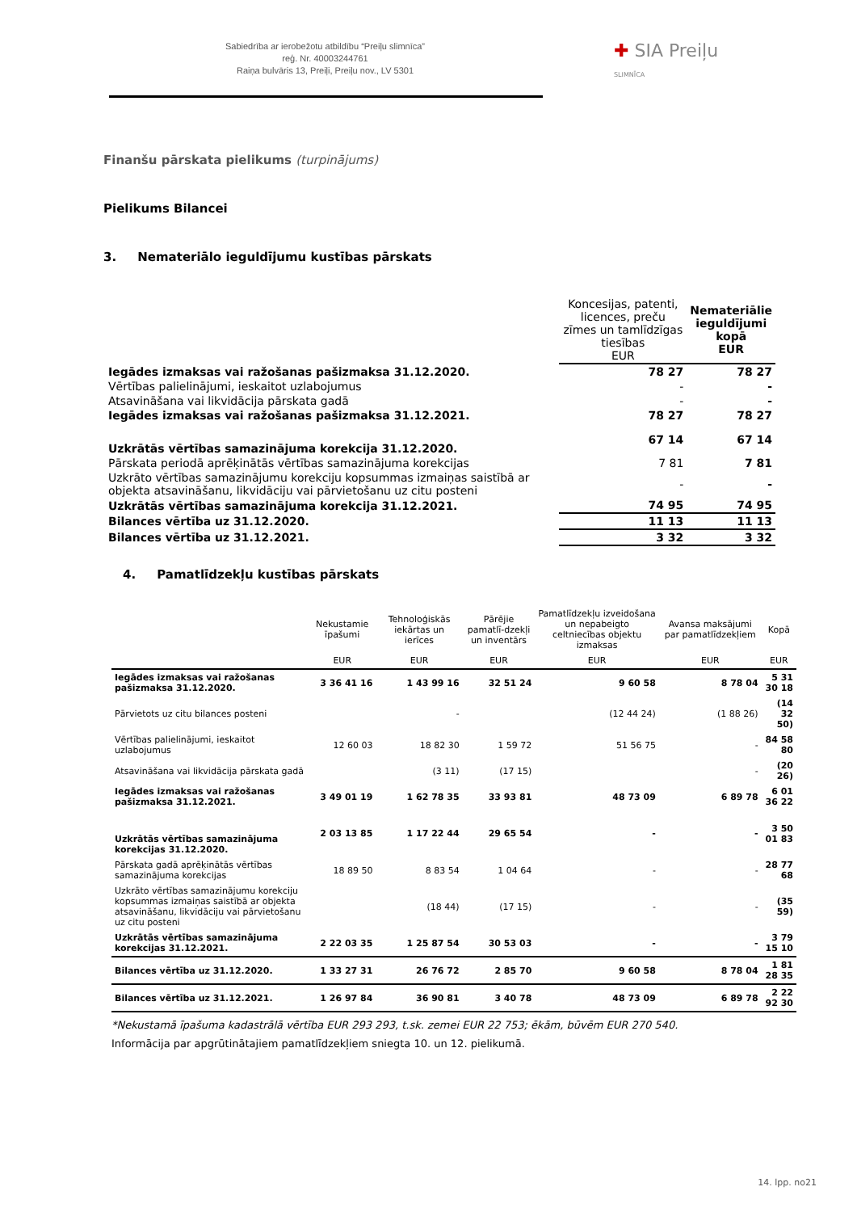Sabiedrība ar ierobežotu atbildību “Preiļu slimnīca”
reģ. Nr. 40003244761
Raiņa bulvāris 13, Preiļi, Preiļu nov., LV 5301
✚ SIA Preiļu SLIMNĪCA
Finanšu pārskata pielikums (turpinājums)
Pielikums Bilancei
3. Nemateriālo ieguldījumu kustības pārskats
| | Koncesijas, patenti, licences, preču zīmes un tamlīdzīgas tiesības EUR | Nemateriālie ieguldījumi kopā EUR |
| Iegādes izmaksas vai ražošanas pašizmaksa 31.12.2020. | 78 27 | 78 27 |
| Vērtības palielinājumi, ieskaitot uzlabojumus | - | - |
| Atsavināšana vai likvidācija pārskata gadā | - | - |
| Iegādes izmaksas vai ražošanas pašizmaksa 31.12.2021. | 78 27 | 78 27 |
| Uzkrātās vērtības samazinājuma korekcija 31.12.2020. | 67 14 | 67 14 |
| Pārskata periodā aprēķinātās vērtības samazinājuma korekcijas | 7 81 | 7 81 |
| Uzkrāto vērtības samazinājumu korekciju kopsummas izmaiņas saistībā ar objekta atsavināšanu, likvidāciju vai pārvietošanu uz citu posteni | - | - |
| Uzkrātās vērtības samazinājuma korekcija 31.12.2021. | 74 95 | 74 95 |
| Bilances vērtība uz 31.12.2020. | 11 13 | 11 13 |
| Bilances vērtība uz 31.12.2021. | 3 32 | 3 32 |
4. Pamatlīdzekļu kustības pārskats
| | Nekustamie īpašumi | Tehnoloģiskās iekārtas un ierīces | Pārējie pamatlī-dzekļi un inventārs | Pamatlīdzekļu izveidošana un nepabeigto celtniecības objektu izmaksas | Avansa maksājumi par pamatlīdzekļiem | Kopā |
| --- | --- | --- | --- | --- | --- | --- |
| | EUR | EUR | EUR | EUR | EUR | EUR |
| Iegādes izmaksas vai ražošanas pašizmaksa 31.12.2020. | 3 36 41 16 | 1 43 99 16 | 32 51 24 | 9 60 58 | 8 78 04 | 5 31 30 18 |
| Pārvietots uz citu bilances posteni | | - | | (12 44 24) | (1 88 26) | (14 32 50) |
| Vērtības palielinājumi, ieskaitot uzlabojumus | 12 60 03 | 18 82 30 | 1 59 72 | 51 56 75 | - | 84 58 80 |
| Atsavināšana vai likvidācija pārskata gadā | | (3 11) | (17 15) | | - | (20 26) |
| Iegādes izmaksas vai ražošanas pašizmaksa 31.12.2021. | 3 49 01 19 | 1 62 78 35 | 33 93 81 | 48 73 09 | 6 89 78 | 6 01 36 22 |
| Uzkrātās vērtības samazinājuma korekcijas 31.12.2020. | 2 03 13 85 | 1 17 22 44 | 29 65 54 | - | - | 3 50 01 83 |
| Pārskata gadā aprēķinātās vērtības samazinājuma korekcijas | 18 89 50 | 8 83 54 | 1 04 64 | - | - | 28 77 68 |
| Uzkrāto vērtības samazinājumu korekciju kopsummas izmaiņas saistībā ar objekta atsavināšanu, likvidāciju vai pārvietošanu uz citu posteni | | (18 44) | (17 15) | - | - | (35 59) |
| Uzkrātās vērtības samazinājuma korekcijas 31.12.2021. | 2 22 03 35 | 1 25 87 54 | 30 53 03 | - | - | 3 79 15 10 |
| Bilances vērtība uz 31.12.2020. | 1 33 27 31 | 26 76 72 | 2 85 70 | 9 60 58 | 8 78 04 | 1 81 28 35 |
| Bilances vērtība uz 31.12.2021. | 1 26 97 84 | 36 90 81 | 3 40 78 | 48 73 09 | 6 89 78 | 2 22 92 30 |
*Nekustamā īpašuma kadastrālā vērtība EUR 293 293, t.sk. zemei EUR 22 753; ēkām, būvēm EUR 270 540.
Informācija par apgrūtinātajiem pamatlīdzekļiem sniegta 10. un 12. pielikumā.
14. lpp. no21